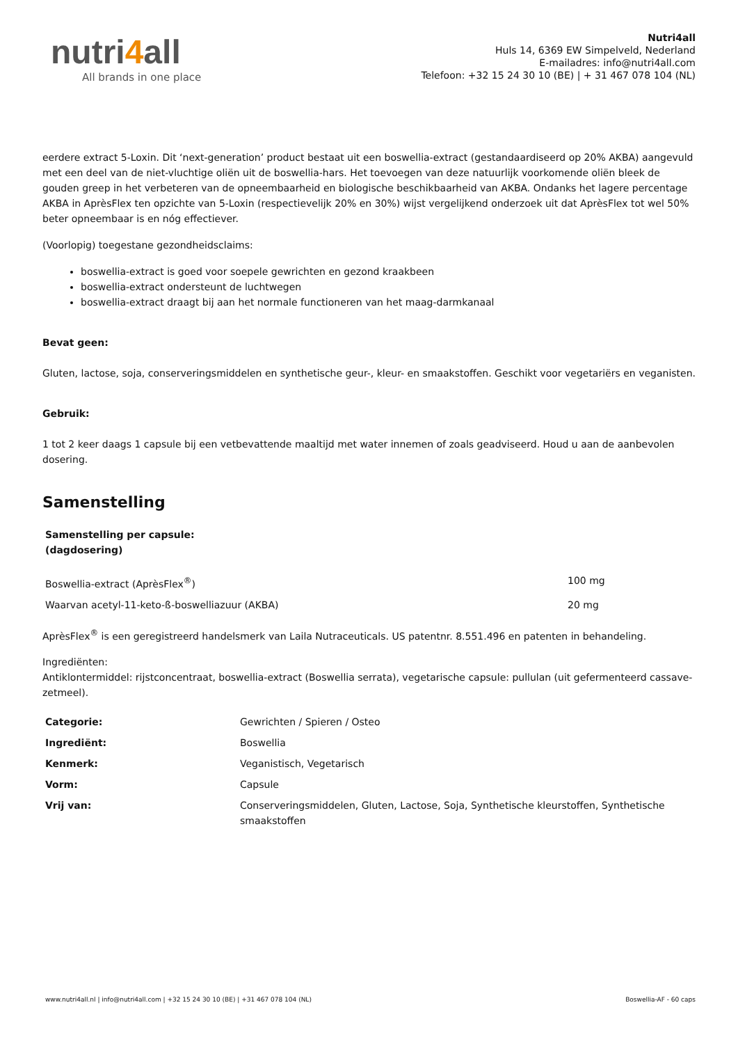nutri4all
All brands in one place
Nutri4all
Huls 14, 6369 EW Simpelveld, Nederland
E-mailadres: info@nutri4all.com
Telefoon: +32 15 24 30 10 (BE) | + 31 467 078 104 (NL)
eerdere extract 5-Loxin. Dit ‘next-generation’ product bestaat uit een boswellia-extract (gestandaardiseerd op 20% AKBA) aangevuld met een deel van de niet-vluchtige oliën uit de boswellia-hars. Het toevoegen van deze natuurlijk voorkomende oliën bleek de gouden greep in het verbeteren van de opneembaarheid en biologische beschikbaarheid van AKBA. Ondanks het lagere percentage AKBA in AprèsFlex ten opzichte van 5-Loxin (respectievelijk 20% en 30%) wijst vergelijkend onderzoek uit dat AprèsFlex tot wel 50% beter opneembaar is en nóg effectiever.
(Voorlopig) toegestane gezondheidsclaims:
boswellia-extract is goed voor soepele gewrichten en gezond kraakbeen
boswellia-extract ondersteunt de luchtwegen
boswellia-extract draagt bij aan het normale functioneren van het maag-darmkanaal
Bevat geen:
Gluten, lactose, soja, conserveringsmiddelen en synthetische geur-, kleur- en smaakstoffen. Geschikt voor vegetariërs en veganisten.
Gebruik:
1 tot 2 keer daags 1 capsule bij een vetbevattende maaltijd met water innemen of zoals geadviseerd. Houd u aan de aanbevolen dosering.
Samenstelling
| Samenstelling per capsule: (dagdosering) | |
| Boswellia-extract (AprèsFlex<sup>®</sup>) | 100 mg |
| Waarvan acetyl-11-keto-ß-boswelliazuur (AKBA) | 20 mg |
AprèsFlex<sup>®</sup> is een geregistreerd handelsmerk van Laila Nutraceuticals. US patentnr. 8.551.496 en patenten in behandeling.
Ingrediënten:
Antiklontermiddel: rijstconcentraat, boswellia-extract (Boswellia serrata), vegetarische capsule: pullulan (uit gefermenteerd cassave-zetmeel).
| Categorie: | Gewrichten / Spieren / Osteo |
| Ingrediënt: | Boswellia |
| Kenmerk: | Veganistisch, Vegetarisch |
| Vorm: | Capsule |
| Vrij van: | Conserveringsmiddelen, Gluten, Lactose, Soja, Synthetische kleurstoffen, Synthetische smaakstoffen |
www.nutri4all.nl | info@nutri4all.com | +32 15 24 30 10 (BE) | +31 467 078 104 (NL) Boswellia-AF - 60 caps